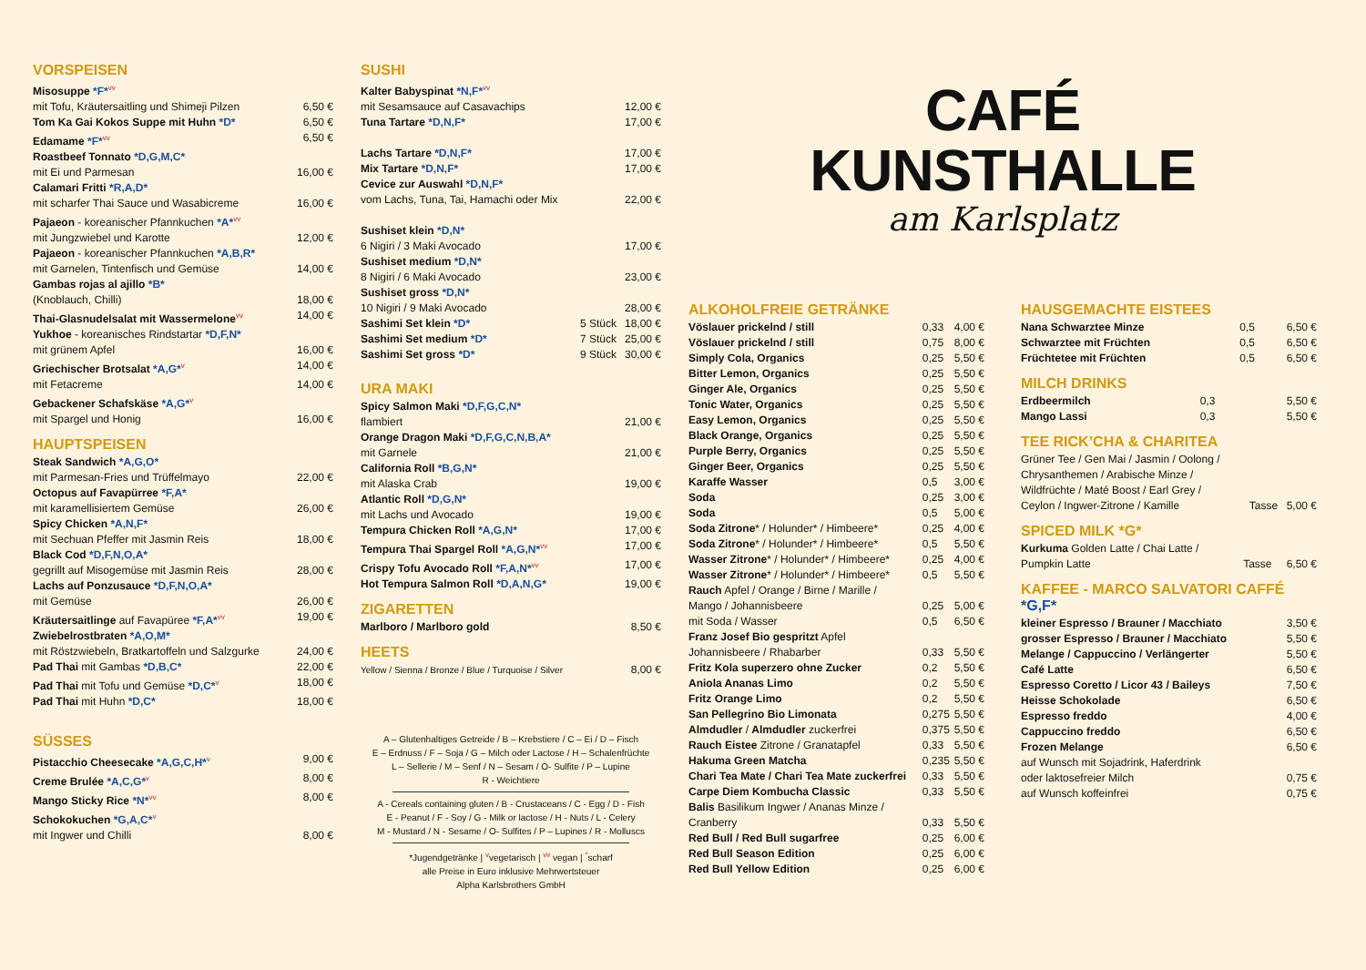VORSPEISEN
| Misosuppe *F* vv | |
| mit Tofu, Kräutersaitling und Shimeji Pilzen | 6,50 € |
| Tom Ka Gai Kokos Suppe mit Huhn *D* | 6,50 € |
| Edamame *F* vv | 6,50 € |
| Roastbeef Tonnato *D,G,M,C* | |
| mit Ei und Parmesan | 16,00 € |
| Calamari Fritti *R,A,D* | |
| mit scharfer Thai Sauce und Wasabicreme | 16,00 € |
| Pajaeon - koreanischer Pfannkuchen *A* vv | |
| mit Jungzwiebel und Karotte | 12,00 € |
| Pajaeon - koreanischer Pfannkuchen *A,B,R* | |
| mit Garnelen, Tintenfisch und Gemüse | 14,00 € |
| Gambas rojas al ajillo *B* | |
| (Knoblauch, Chilli) | 18,00 € |
| Thai-Glasnudelsalat mit Wassermelone vv | 14,00 € |
| Yukhoe - koreanisches Rindstartar *D,F,N* | |
| mit grünem Apfel | 16,00 € |
| Griechischer Brotsalat *A,G* v | 14,00 € |
| mit Fetacreme | 14,00 € |
| Gebackener Schafskäse *A,G* v | |
| mit Spargel und Honig | 16,00 € |
HAUPTSPEISEN
| Steak Sandwich *A,G,O* | |
| mit Parmesan-Fries und Trüffelmayo | 22,00 € |
| Octopus auf Favapürree *F,A* | |
| mit karamellisiertem Gemüse | 26,00 € |
| Spicy Chicken *A,N,F* | |
| mit Sechuan Pfeffer mit Jasmin Reis | 18,00 € |
| Black Cod *D,F,N,O,A* | |
| gegrillt auf Misogemüse mit Jasmin Reis | 28,00 € |
| Lachs auf Ponzusauce *D,F,N,O,A* | |
| mit Gemüse | 26,00 € |
| Kräutersaitlinge auf Favapüree *F,A* vv | 19,00 € |
| Zwiebelrostbraten *A,O,M* | |
| mit Röstzwiebeln, Bratkartoffeln und Salzgurke | 24,00 € |
| Pad Thai mit Gambas *D,B,C* | 22,00 € |
| Pad Thai mit Tofu und Gemüse *D,C* v | 18,00 € |
| Pad Thai mit Huhn *D,C* | 18,00 € |
SÜSSES
| Pistacchio Cheesecake *A,G,C,H* v | 9,00 € |
| Creme Brulée *A,C,G* v | 8,00 € |
| Mango Sticky Rice *N* vv | 8,00 € |
| Schokokuchen *G,A,C* v | |
| mit Ingwer und Chilli | 8,00 € |
SUSHI
| Kalter Babyspinat *N,F* vv | | |
| mit Sesamsauce auf Casavachips | | 12,00 € |
| Tuna Tartare *D,N,F* | | 17,00 € |
| Lachs Tartare *D,N,F* | | 17,00 € |
| Mix Tartare *D,N,F* | | 17,00 € |
| Cevice zur Auswahl *D,N,F* | | |
| vom Lachs, Tuna, Tai, Hamachi oder Mix | | 22,00 € |
| Sushiset klein *D,N* | | |
| 6 Nigiri / 3 Maki Avocado | | 17,00 € |
| Sushiset medium *D,N* | | |
| 8 Nigiri / 6 Maki Avocado | | 23,00 € |
| Sushiset gross *D,N* | | |
| 10 Nigiri / 9 Maki Avocado | | 28,00 € |
| Sashimi Set klein *D* | 5 Stück | 18,00 € |
| Sashimi Set medium *D* | 7 Stück | 25,00 € |
| Sashimi Set gross *D* | 9 Stück | 30,00 € |
URA MAKI
| Spicy Salmon Maki *D,F,G,C,N* | |
| flambiert | 21,00 € |
| Orange Dragon Maki *D,F,G,C,N,B,A* | |
| mit Garnele | 21,00 € |
| California Roll *B,G,N* | |
| mit Alaska Crab | 19,00 € |
| Atlantic Roll *D,G,N* | |
| mit Lachs und Avocado | 19,00 € |
| Tempura Chicken Roll *A,G,N* | 17,00 € |
| Tempura Thai Spargel Roll *A,G,N* vv | 17,00 € |
| Crispy Tofu Avocado Roll *F,A,N* vv | 17,00 € |
| Hot Tempura Salmon Roll *D,A,N,G* | 19,00 € |
ZIGARETTEN
| Marlboro / Marlboro gold | 8,50 € |
HEETS
| Yellow / Sienna / Bronze / Blue / Turquoise / Silver | 8,00 € |
A – Glutenhaltiges Getreide / B – Krebstiere / C – Ei / D – Fisch
E – Erdnuss / F – Soja / G – Milch oder Lactose / H – Schalenfrüchte
L – Sellerie / M – Senf / N – Sesam / O- Sulfite / P – Lupine
R - Weichtiere
A - Cereals containing gluten / B - Crustaceans / C - Egg / D - Fish
E - Peanut / F - Soy / G - Milk or lactose / H - Nuts / L - Celery
M - Mustard / N - Sesame / O- Sulfites / P – Lupines / R - Molluscs
*Jugendgetränke | vvegetarisch | vv vegan | *scharf
alle Preise in Euro inklusive Mehrwertsteuer
Alpha Karlsbrothers GmbH
CAFÉ
KUNSTHALLE
am Karlsplatz
ALKOHOLFREIE GETRÄNKE
| Vöslauer prickelnd / still | 0,33 | 4,00 € |
| Vöslauer prickelnd / still | 0,75 | 8,00 € |
| Simply Cola, Organics | 0,25 | 5,50 € |
| Bitter Lemon, Organics | 0,25 | 5,50 € |
| Ginger Ale, Organics | 0,25 | 5,50 € |
| Tonic Water, Organics | 0,25 | 5,50 € |
| Easy Lemon, Organics | 0,25 | 5,50 € |
| Black Orange, Organics | 0,25 | 5,50 € |
| Purple Berry, Organics | 0,25 | 5,50 € |
| Ginger Beer, Organics | 0,25 | 5,50 € |
| Karaffe Wasser | 0,5 | 3,00 € |
| Soda | 0,25 | 3,00 € |
| Soda | 0,5 | 5,00 € |
| Soda Zitrone * / Holunder* / Himbeere* | 0,25 | 4,00 € |
| Soda Zitrone * / Holunder* / Himbeere* | 0,5 | 5,50 € |
| Wasser Zitrone * / Holunder* / Himbeere* | 0,25 | 4,00 € |
| Wasser Zitrone * / Holunder* / Himbeere* | 0,5 | 5,50 € |
| Rauch Apfel / Orange / Birne / Marille / | | |
| Mango / Johannisbeere | 0,25 | 5,00 € |
| mit Soda / Wasser | 0,5 | 6,50 € |
| Franz Josef Bio gespritzt Apfel | | |
| Johannisbeere / Rhabarber | 0,33 | 5,50 € |
| Fritz Kola superzero ohne Zucker | 0,2 | 5,50 € |
| Aniola Ananas Limo | 0,2 | 5,50 € |
| Fritz Orange Limo | 0,2 | 5,50 € |
| San Pellegrino Bio Limonata | 0,275 | 5,50 € |
| Almdudler / Almdudler zuckerfrei | 0,375 | 5,50 € |
| Rauch Eistee Zitrone / Granatapfel | 0,33 | 5,50 € |
| Hakuma Green Matcha | 0,235 | 5,50 € |
| Chari Tea Mate / Chari Tea Mate zuckerfrei | 0,33 | 5,50 € |
| Carpe Diem Kombucha Classic | 0,33 | 5,50 € |
| Balis Basilikum Ingwer / Ananas Minze / | | |
| Cranberry | 0,33 | 5,50 € |
| Red Bull / Red Bull sugarfree | 0,25 | 6,00 € |
| Red Bull Season Edition | 0,25 | 6,00 € |
| Red Bull Yellow Edition | 0,25 | 6,00 € |
HAUSGEMACHTE EISTEES
| Nana Schwarztee Minze | 0,5 | 6,50 € |
| Schwarztee mit Früchten | 0,5 | 6,50 € |
| Früchtetee mit Früchten | 0,5 | 6,50 € |
MILCH DRINKS
| Erdbeermilch | 0,3 | 5,50 € |
| Mango Lassi | 0,3 | 5,50 € |
TEE RICK’CHA & CHARITEA
| Grüner Tee / Gen Mai / Jasmin / Oolong / Chrysanthemen / Arabische Minze / Wildfrüchte / Maté Boost / Earl Grey / Ceylon / Ingwer-Zitrone / Kamille | Tasse | 5,00 € |
SPICED MILK *G*
| Kurkuma Golden Latte / Chai Latte / Pumpkin Latte | Tasse | 6,50 € |
KAFFEE - MARCO SALVATORI CAFFÉ *G,F*
| kleiner Espresso / Brauner / Macchiato | 3,50 € |
| grosser Espresso / Brauner / Macchiato | 5,50 € |
| Melange / Cappuccino / Verlängerter | 5,50 € |
| Café Latte | 6,50 € |
| Espresso Coretto / Licor 43 / Baileys | 7,50 € |
| Heisse Schokolade | 6,50 € |
| Espresso freddo | 4,00 € |
| Cappuccino freddo | 6,50 € |
| Frozen Melange | 6,50 € |
| auf Wunsch mit Sojadrink, Haferdrink | |
| oder laktosefreier Milch | 0,75 € |
| auf Wunsch koffeinfrei | 0,75 € |